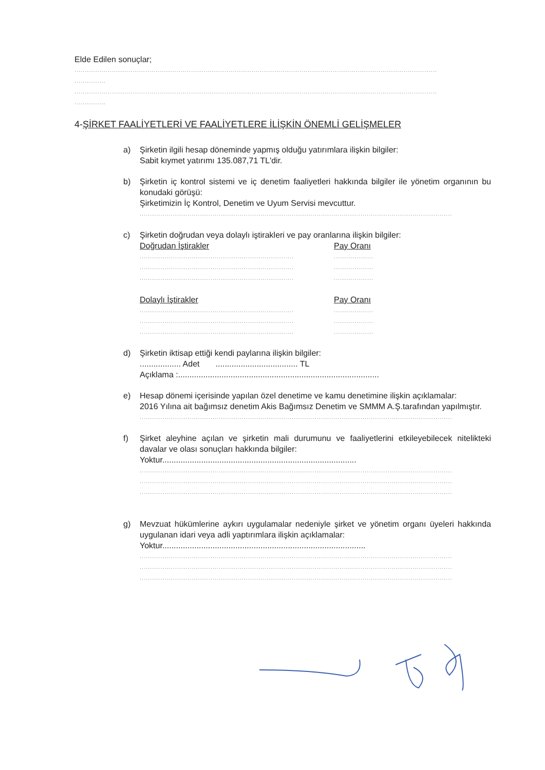Elde Edilen sonuçlar;
..............................................................................................................................................................................
...............
..............................................................................................................................................................................
...............
4-ŞİRKET FAALİYETLERİ VE FAALİYETLERE İLİŞKİN ÖNEMLİ GELİŞMELER
a) Şirketin ilgili hesap döneminde yapmış olduğu yatırımlara ilişkin bilgiler:
Sabit kıymet yatırımı 135.087,71 TL'dir.
b) Şirketin iç kontrol sistemi ve iç denetim faaliyetleri hakkında bilgiler ile yönetim organının bu konudaki görüşü:
Şirketimizin İç Kontrol, Denetim ve Uyum Servisi mevcuttur.
......................................................................................................................................................
c) Şirketin doğrudan veya dolaylı iştirakleri ve pay oranlarına ilişkin bilgiler:
Doğrudan İştirakler Pay Oranı
.......................................................................... ...................
.......................................................................... ...................
.......................................................................... ...................
Dolaylı İştirakler Pay Oranı
.......................................................................... ...................
.......................................................................... ...................
.......................................................................... ...................
d) Şirketin iktisap ettiği kendi paylarına ilişkin bilgiler:
.................. Adet .................................... TL
Açıklama :........................................................................................
e) Hesap dönemi içerisinde yapılan özel denetime ve kamu denetimine ilişkin açıklamalar:
2016 Yılına ait bağımsız denetim Akis Bağımsız Denetim ve SMMM A.Ş.tarafından yapılmıştır.
......................................................................................................................................................
f) Şirket aleyhine açılan ve şirketin mali durumunu ve faaliyetlerini etkileyebilecek nitelikteki davalar ve olası sonuçları hakkında bilgiler:
Yoktur.....................................................................................
......................................................................................................................................................
......................................................................................................................................................
......................................................................................................................................................
g) Mevzuat hükümlerine aykırı uygulamalar nedeniyle şirket ve yönetim organı üyeleri hakkında uygulanan idari veya adli yaptırımlara ilişkin açıklamalar:
Yoktur.........................................................................................
......................................................................................................................................................
......................................................................................................................................................
......................................................................................................................................................